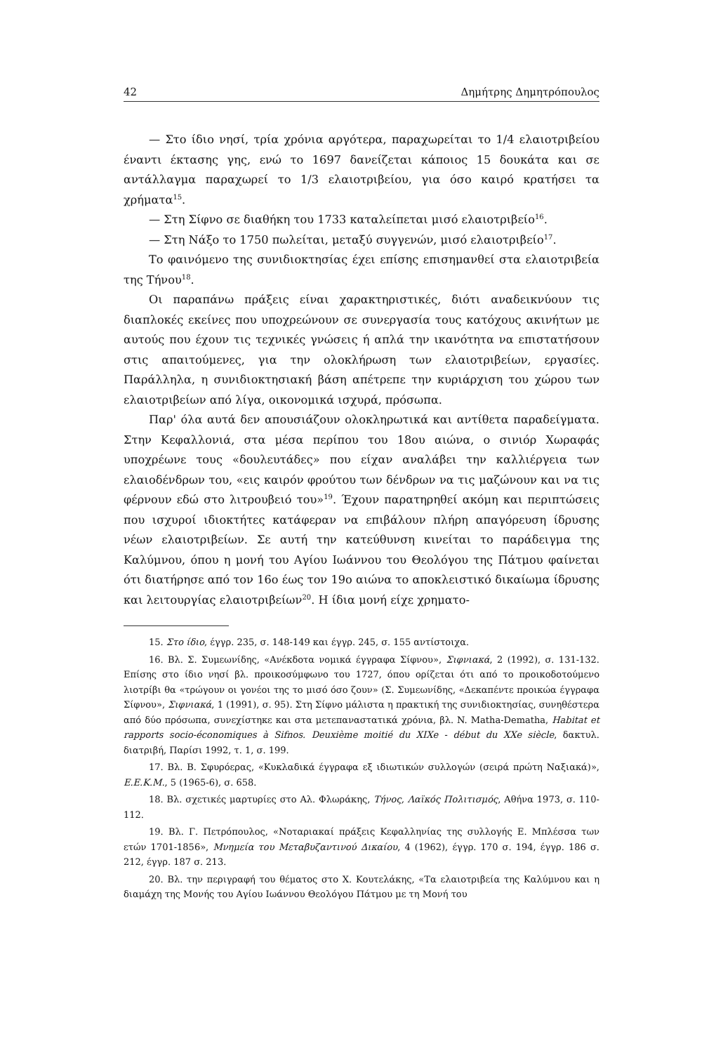42 Δημήτρης Δημητρόπουλος
— Στο ίδιο νησί, τρία χρόνια αργότερα, παραχωρείται το 1/4 ελαιοτριβείου έναντι έκτασης γης, ενώ το 1697 δανείζεται κάποιος 15 δουκάτα και σε αντάλλαγμα παραχωρεί το 1/3 ελαιοτριβείου, για όσο καιρό κρατήσει τα χρήματα<sup>15</sup>.
— Στη Σίφνο σε διαθήκη του 1733 καταλείπεται μισό ελαιοτριβείο<sup>16</sup>.
— Στη Νάξο το 1750 πωλείται, μεταξύ συγγενών, μισό ελαιοτριβείο<sup>17</sup>.
Το φαινόμενο της συνιδιοκτησίας έχει επίσης επισημανθεί στα ελαιοτριβεία της Τήνου<sup>18</sup>.
Οι παραπάνω πράξεις είναι χαρακτηριστικές, διότι αναδεικνύουν τις διαπλοκές εκείνες που υποχρεώνουν σε συνεργασία τους κατόχους ακινήτων με αυτούς που έχουν τις τεχνικές γνώσεις ή απλά την ικανότητα να επιστατήσουν στις απαιτούμενες, για την ολοκλήρωση των ελαιοτριβείων, εργασίες. Παράλληλα, η συνιδιοκτησιακή βάση απέτρεπε την κυριάρχιση του χώρου των ελαιοτριβείων από λίγα, οικονομικά ισχυρά, πρόσωπα.
Παρ' όλα αυτά δεν απουσιάζουν ολοκληρωτικά και αντίθετα παραδείγματα. Στην Κεφαλλονιά, στα μέσα περίπου του 18ου αιώνα, ο σινιόρ Χωραφάς υποχρέωνε τους «δουλευτάδες» που είχαν αναλάβει την καλλιέργεια των ελαιοδένδρων του, «εις καιρόν φρούτου των δένδρων να τις μαζώνουν και να τις φέρνουν εδώ στο λιτρουβειό του»<sup>19</sup>. Έχουν παρατηρηθεί ακόμη και περιπτώσεις που ισχυροί ιδιοκτήτες κατάφεραν να επιβάλουν πλήρη απαγόρευση ίδρυσης νέων ελαιοτριβείων. Σε αυτή την κατεύθυνση κινείται το παράδειγμα της Καλύμνου, όπου η μονή του Αγίου Ιωάννου του Θεολόγου της Πάτμου φαίνεται ότι διατήρησε από τον 16ο έως τον 19ο αιώνα το αποκλειστικό δικαίωμα ίδρυσης και λειτουργίας ελαιοτριβείων<sup>20</sup>. Η ίδια μονή είχε χρηματο-
15. Στο ίδιο, έγγρ. 235, σ. 148-149 και έγγρ. 245, σ. 155 αντίστοιχα.
16. Βλ. Σ. Συμεωνίδης, «Ανέκδοτα νομικά έγγραφα Σίφνου», Σιφνιακά, 2 (1992), σ. 131-132. Επίσης στο ίδιο νησί βλ. προικοσύμφωνο του 1727, όπου ορίζεται ότι από το προικοδοτούμενο λιοτρίβι θα «τρώγουν οι γονέοι της το μισό όσο ζουν» (Σ. Συμεωνίδης, «Δεκαπέντε προικώα έγγραφα Σίφνου», Σιφνιακά, 1 (1991), σ. 95). Στη Σίφνο μάλιστα η πρακτική της συνιδιοκτησίας, συνηθέστερα από δύο πρόσωπα, συνεχίστηκε και στα μετεπαναστατικά χρόνια, βλ. N. Matha-Dematha, Habitat et rapports socio-économiques à Sifnos. Deuxième moitié du XIXe - début du XXe siècle, δακτυλ. διατριβή, Παρίσι 1992, τ. 1, σ. 199.
17. Βλ. Β. Σφυρόερας, «Κυκλαδικά έγγραφα εξ ιδιωτικών συλλογών (σειρά πρώτη Ναξιακά)», Ε.Ε.Κ.Μ., 5 (1965-6), σ. 658.
18. Βλ. σχετικές μαρτυρίες στο Αλ. Φλωράκης, Τήνος, Λαϊκός Πολιτισμός, Αθήνα 1973, σ. 110-112.
19. Βλ. Γ. Πετρόπουλος, «Νοταριακαί πράξεις Κεφαλληνίας της συλλογής Ε. Μπλέσσα των ετών 1701-1856», Μνημεία του Μεταβυζαντινού Δικαίου, 4 (1962), έγγρ. 170 σ. 194, έγγρ. 186 σ. 212, έγγρ. 187 σ. 213.
20. Βλ. την περιγραφή του θέματος στο Χ. Κουτελάκης, «Τα ελαιοτριβεία της Καλύμνου και η διαμάχη της Μονής του Αγίου Ιωάννου Θεολόγου Πάτμου με τη Μονή του